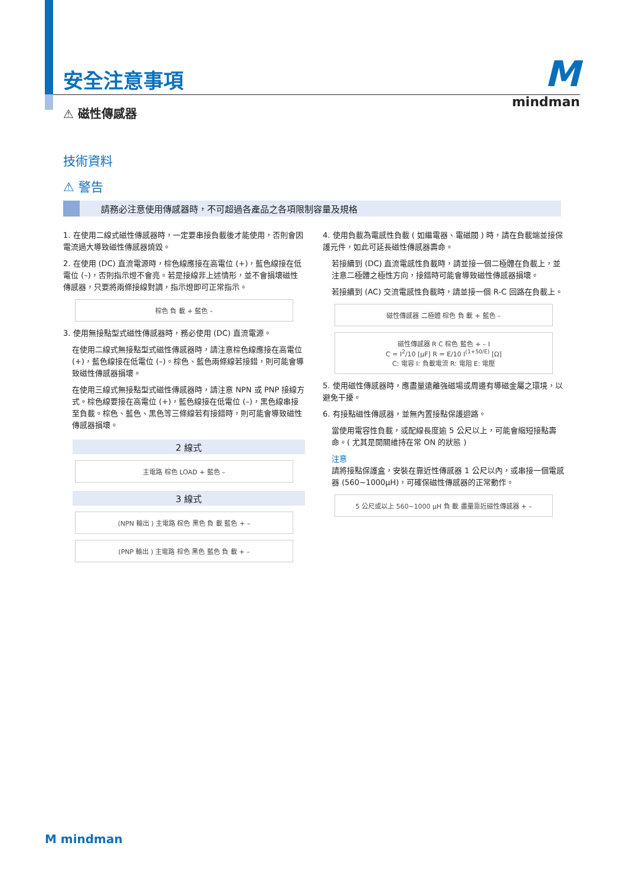M
mindman
安全注意事項
⚠ 磁性傳感器
技術資料
⚠ 警告
請務必注意使用傳感器時，不可超過各產品之各項限制容量及規格
1. 在使用二線式磁性傳感器時，一定要串接負載後才能使用，否則會因電流過大導致磁性傳感器燒毀。
2. 在使用 (DC) 直流電源時，棕色線應接在高電位 (+)，藍色線接在低電位 (–)，否則指示燈不會亮。若是接線非上述情形，並不會損壞磁性傳感器，只要將兩條接線對調，指示燈即可正常指示。
棕色 負 載 + 藍色 –
3. 使用無接點型式磁性傳感器時，務必使用 (DC) 直流電源。
在使用二線式無接點型式磁性傳感器時，請注意棕色線應接在高電位 (+)，藍色線接在低電位 (–)。棕色、藍色兩條線若接錯，則可能會導致磁性傳感器損壞。
在使用三線式無接點型式磁性傳感器時，請注意 NPN 或 PNP 接線方式。棕色線要接在高電位 (+)，藍色線接在低電位 (–)，黑色線串接至負載。棕色、藍色、黑色等三條線若有接錯時，則可能會導致磁性傳感器損壞。
2 線式
主電路 棕色 LOAD + 藍色 –
3 線式
(NPN 輸出 ) 主電路 棕色 黑色 負 載 藍色 + –
(PNP 輸出 ) 主電路 棕色 黑色 藍色 負 載 + –
4. 使用負載為電感性負載 ( 如繼電器、電磁閥 ) 時，請在負載端並接保護元件，如此可延長磁性傳感器壽命。
若接續到 (DC) 直流電感性負載時，請並接一個二極體在負載上，並注意二極體之極性方向，接錯時可能會導致磁性傳感器損壞。
若接續到 (AC) 交流電感性負載時，請並接一個 R-C 回路在負載上。
磁性傳感器 二極體 棕色 負 載 + 藍色 –
磁性傳感器 R C 棕色 藍色 + – I
C = I<sup>2</sup>/10 [μF] R = E/10 I<sup>(1+50/E)</sup> [Ω]
C: 電容 I: 負載電流 R: 電阻 E: 電壓
5. 使用磁性傳感器時，應盡量遠離強磁場或周邊有導磁金屬之環境，以避免干擾。
6. 有接點磁性傳感器，並無內置接點保護迴路。
當使用電容性負載，或配線長度逾 5 公尺以上，可能會縮短接點壽命。( 尤其是開關維持在常 ON 的狀態 )
注意
請將接點保護盒，安裝在靠近性傳感器 1 公尺以內，或串接一個電感器 (560~1000μH)，可確保磁性傳感器的正常動作。
5 公尺或以上 560~1000 μH 負 載 盡量靠近磁性傳感器 + –
M mindman